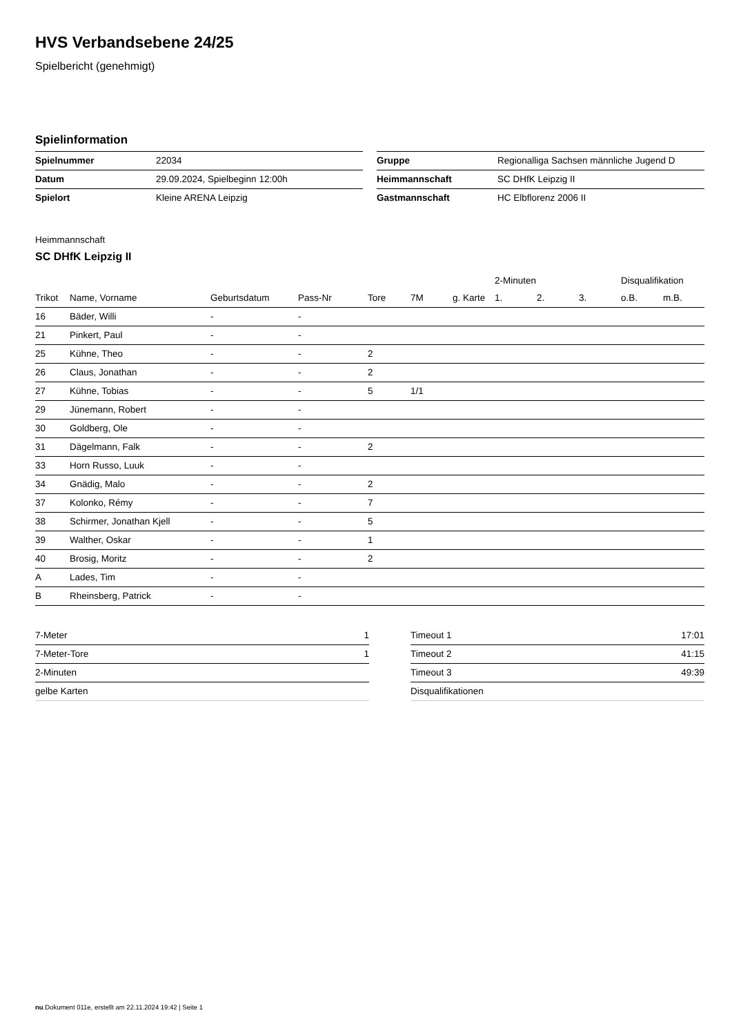HVS Verbandsebene 24/25
Spielbericht (genehmigt)
Spielinformation
| Spielnummer | 22034 |
| Datum | 29.09.2024, Spielbeginn 12:00h |
| Spielort | Kleine ARENA Leipzig |
| Gruppe | Regionalliga Sachsen männliche Jugend D |
| Heimmannschaft | SC DHfK Leipzig II |
| Gastmannschaft | HC Elbflorenz 2006 II |
Heimmannschaft
SC DHfK Leipzig II
| | | | | | | | 2-Minuten | | | Disqualifikation | |
| --- | --- | --- | --- | --- | --- | --- | --- | --- | --- | --- | --- |
| Trikot | Name, Vorname | Geburtsdatum | Pass-Nr | Tore | 7M | g. Karte | 1. | 2. | 3. | o.B. | m.B. |
| 16 | Bäder, Willi | - | - | | | | | | | | |
| 21 | Pinkert, Paul | - | - | | | | | | | | |
| 25 | Kühne, Theo | - | - | 2 | | | | | | | |
| 26 | Claus, Jonathan | - | - | 2 | | | | | | | |
| 27 | Kühne, Tobias | - | - | 5 | 1/1 | | | | | | |
| 29 | Jünemann, Robert | - | - | | | | | | | | |
| 30 | Goldberg, Ole | - | - | | | | | | | | |
| 31 | Dägelmann, Falk | - | - | 2 | | | | | | | |
| 33 | Horn Russo, Luuk | - | - | | | | | | | | |
| 34 | Gnädig, Malo | - | - | 2 | | | | | | | |
| 37 | Kolonko, Rémy | - | - | 7 | | | | | | | |
| 38 | Schirmer, Jonathan Kjell | - | - | 5 | | | | | | | |
| 39 | Walther, Oskar | - | - | 1 | | | | | | | |
| 40 | Brosig, Moritz | - | - | 2 | | | | | | | |
| A | Lades, Tim | - | - | | | | | | | | |
| B | Rheinsberg, Patrick | - | - | | | | | | | | |
| 7-Meter | 1 |
| 7-Meter-Tore | 1 |
| 2-Minuten | |
| gelbe Karten | |
| Timeout 1 | 17:01 |
| Timeout 2 | 41:15 |
| Timeout 3 | 49:39 |
| Disqualifikationen | |
nu.Dokument 011e, erstellt am 22.11.2024 19:42 | Seite 1